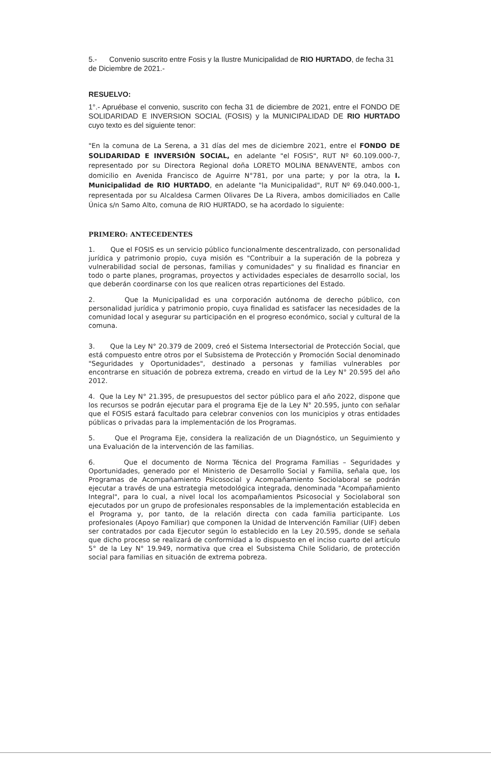5.- Convenio suscrito entre Fosis y la Ilustre Municipalidad de RIO HURTADO, de fecha 31 de Diciembre de 2021.-
RESUELVO:
1°.- Apruébase el convenio, suscrito con fecha 31 de diciembre de 2021, entre el FONDO DE SOLIDARIDAD E INVERSION SOCIAL (FOSIS) y la MUNICIPALIDAD DE RIO HURTADO cuyo texto es del siguiente tenor:
"En la comuna de La Serena, a 31 días del mes de diciembre 2021, entre el FONDO DE SOLIDARIDAD E INVERSIÓN SOCIAL, en adelante "el FOSIS", RUT Nº 60.109.000-7, representado por su Directora Regional doña LORETO MOLINA BENAVENTE, ambos con domicilio en Avenida Francisco de Aguirre N°781, por una parte; y por la otra, la I. Municipalidad de RIO HURTADO, en adelante "la Municipalidad", RUT Nº 69.040.000-1, representada por su Alcaldesa Carmen Olivares De La Rivera, ambos domiciliados en Calle Única s/n Samo Alto, comuna de RIO HURTADO, se ha acordado lo siguiente:
PRIMERO: ANTECEDENTES
1. Que el FOSIS es un servicio público funcionalmente descentralizado, con personalidad jurídica y patrimonio propio, cuya misión es "Contribuir a la superación de la pobreza y vulnerabilidad social de personas, familias y comunidades" y su finalidad es financiar en todo o parte planes, programas, proyectos y actividades especiales de desarrollo social, los que deberán coordinarse con los que realicen otras reparticiones del Estado.
2. Que la Municipalidad es una corporación autónoma de derecho público, con personalidad jurídica y patrimonio propio, cuya finalidad es satisfacer las necesidades de la comunidad local y asegurar su participación en el progreso económico, social y cultural de la comuna.
3. Que la Ley N° 20.379 de 2009, creó el Sistema Intersectorial de Protección Social, que está compuesto entre otros por el Subsistema de Protección y Promoción Social denominado "Seguridades y Oportunidades", destinado a personas y familias vulnerables por encontrarse en situación de pobreza extrema, creado en virtud de la Ley N° 20.595 del año 2012.
4. Que la Ley N° 21.395, de presupuestos del sector público para el año 2022, dispone que los recursos se podrán ejecutar para el programa Eje de la Ley N° 20.595, junto con señalar que el FOSIS estará facultado para celebrar convenios con los municipios y otras entidades públicas o privadas para la implementación de los Programas.
5. Que el Programa Eje, considera la realización de un Diagnóstico, un Seguimiento y una Evaluación de la intervención de las familias.
6. Que el documento de Norma Técnica del Programa Familias – Seguridades y Oportunidades, generado por el Ministerio de Desarrollo Social y Familia, señala que, los Programas de Acompañamiento Psicosocial y Acompañamiento Sociolaboral se podrán ejecutar a través de una estrategia metodológica integrada, denominada "Acompañamiento Integral", para lo cual, a nivel local los acompañamientos Psicosocial y Sociolaboral son ejecutados por un grupo de profesionales responsables de la implementación establecida en el Programa y, por tanto, de la relación directa con cada familia participante. Los profesionales (Apoyo Familiar) que componen la Unidad de Intervención Familiar (UIF) deben ser contratados por cada Ejecutor según lo establecido en la Ley 20.595, donde se señala que dicho proceso se realizará de conformidad a lo dispuesto en el inciso cuarto del artículo 5° de la Ley N° 19.949, normativa que crea el Subsistema Chile Solidario, de protección social para familias en situación de extrema pobreza.